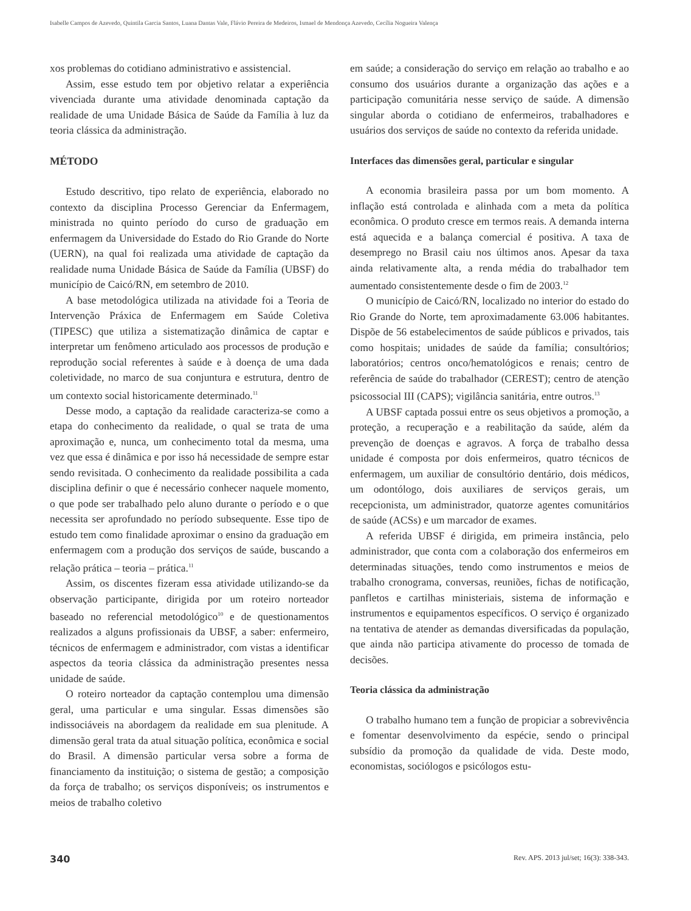Isabelle Campos de Azevedo, Quintila Garcia Santos, Luana Dantas Vale, Flávio Pereira de Medeiros, Ismael de Mendonça Azevedo, Cecília Nogueira Valença
xos problemas do cotidiano administrativo e assistencial.
Assim, esse estudo tem por objetivo relatar a experiência vivenciada durante uma atividade denominada captação da realidade de uma Unidade Básica de Saúde da Família à luz da teoria clássica da administração.
MÉTODO
Estudo descritivo, tipo relato de experiência, elaborado no contexto da disciplina Processo Gerenciar da Enfermagem, ministrada no quinto período do curso de graduação em enfermagem da Universidade do Estado do Rio Grande do Norte (UERN), na qual foi realizada uma atividade de captação da realidade numa Unidade Básica de Saúde da Família (UBSF) do município de Caicó/RN, em setembro de 2010.
A base metodológica utilizada na atividade foi a Teoria de Intervenção Práxica de Enfermagem em Saúde Coletiva (TIPESC) que utiliza a sistematização dinâmica de captar e interpretar um fenômeno articulado aos processos de produção e reprodução social referentes à saúde e à doença de uma dada coletividade, no marco de sua conjuntura e estrutura, dentro de um contexto social historicamente determinado.<sup>11</sup>
Desse modo, a captação da realidade caracteriza-se como a etapa do conhecimento da realidade, o qual se trata de uma aproximação e, nunca, um conhecimento total da mesma, uma vez que essa é dinâmica e por isso há necessidade de sempre estar sendo revisitada. O conhecimento da realidade possibilita a cada disciplina definir o que é necessário conhecer naquele momento, o que pode ser trabalhado pelo aluno durante o período e o que necessita ser aprofundado no período subsequente. Esse tipo de estudo tem como finalidade aproximar o ensino da graduação em enfermagem com a produção dos serviços de saúde, buscando a relação prática – teoria – prática.<sup>11</sup>
Assim, os discentes fizeram essa atividade utilizando-se da observação participante, dirigida por um roteiro norteador baseado no referencial metodológico<sup>10</sup> e de questionamentos realizados a alguns profissionais da UBSF, a saber: enfermeiro, técnicos de enfermagem e administrador, com vistas a identificar aspectos da teoria clássica da administração presentes nessa unidade de saúde.
O roteiro norteador da captação contemplou uma dimensão geral, uma particular e uma singular. Essas dimensões são indissociáveis na abordagem da realidade em sua plenitude. A dimensão geral trata da atual situação política, econômica e social do Brasil. A dimensão particular versa sobre a forma de financiamento da instituição; o sistema de gestão; a composição da força de trabalho; os serviços disponíveis; os instrumentos e meios de trabalho coletivo
em saúde; a consideração do serviço em relação ao trabalho e ao consumo dos usuários durante a organização das ações e a participação comunitária nesse serviço de saúde. A dimensão singular aborda o cotidiano de enfermeiros, trabalhadores e usuários dos serviços de saúde no contexto da referida unidade.
Interfaces das dimensões geral, particular e singular
A economia brasileira passa por um bom momento. A inflação está controlada e alinhada com a meta da política econômica. O produto cresce em termos reais. A demanda interna está aquecida e a balança comercial é positiva. A taxa de desemprego no Brasil caiu nos últimos anos. Apesar da taxa ainda relativamente alta, a renda média do trabalhador tem aumentado consistentemente desde o fim de 2003.<sup>12</sup>
O município de Caicó/RN, localizado no interior do estado do Rio Grande do Norte, tem aproximadamente 63.006 habitantes. Dispõe de 56 estabelecimentos de saúde públicos e privados, tais como hospitais; unidades de saúde da família; consultórios; laboratórios; centros onco/hematológicos e renais; centro de referência de saúde do trabalhador (CEREST); centro de atenção psicossocial III (CAPS); vigilância sanitária, entre outros.<sup>13</sup>
A UBSF captada possui entre os seus objetivos a promoção, a proteção, a recuperação e a reabilitação da saúde, além da prevenção de doenças e agravos. A força de trabalho dessa unidade é composta por dois enfermeiros, quatro técnicos de enfermagem, um auxiliar de consultório dentário, dois médicos, um odontólogo, dois auxiliares de serviços gerais, um recepcionista, um administrador, quatorze agentes comunitários de saúde (ACSs) e um marcador de exames.
A referida UBSF é dirigida, em primeira instância, pelo administrador, que conta com a colaboração dos enfermeiros em determinadas situações, tendo como instrumentos e meios de trabalho cronograma, conversas, reuniões, fichas de notificação, panfletos e cartilhas ministeriais, sistema de informação e instrumentos e equipamentos específicos. O serviço é organizado na tentativa de atender as demandas diversificadas da população, que ainda não participa ativamente do processo de tomada de decisões.
Teoria clássica da administração
O trabalho humano tem a função de propiciar a sobrevivência e fomentar desenvolvimento da espécie, sendo o principal subsídio da promoção da qualidade de vida. Deste modo, economistas, sociólogos e psicólogos estu-
340 Rev. APS. 2013 jul/set; 16(3): 338-343.